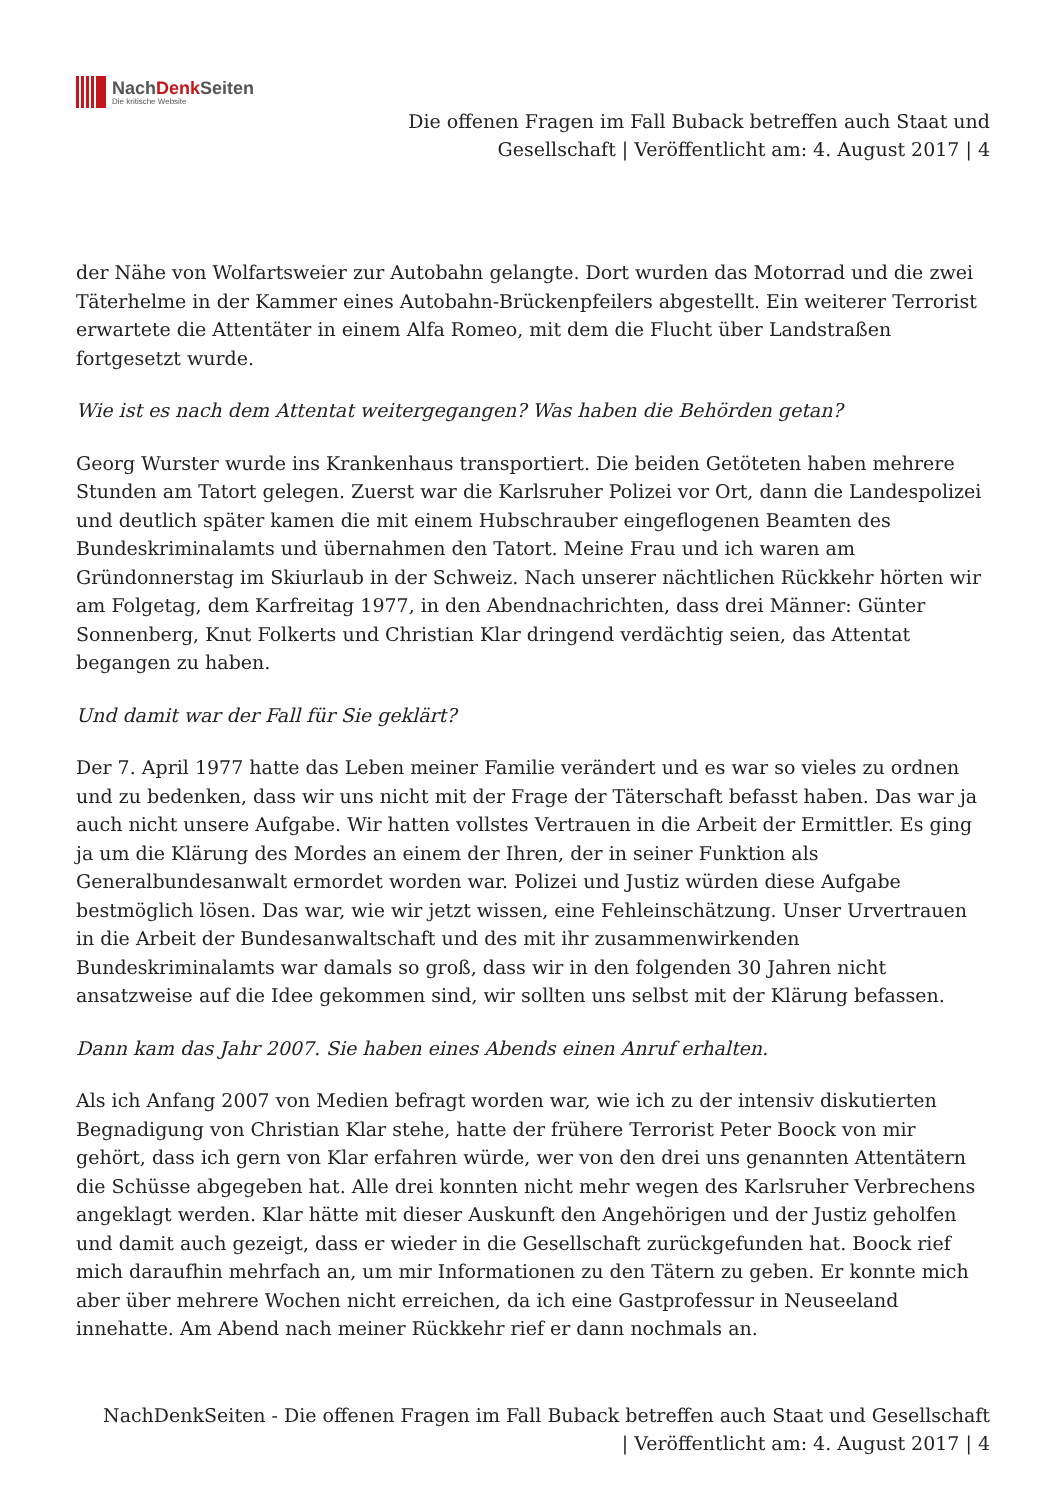NachDenk Seiten
Die kritische Website
Die offenen Fragen im Fall Buback betreffen auch Staat und
Gesellschaft | Veröffentlicht am: 4. August 2017 | 4
der Nähe von Wolfartsweier zur Autobahn gelangte. Dort wurden das Motorrad und die zwei Täterhelme in der Kammer eines Autobahn-Brückenpfeilers abgestellt. Ein weiterer Terrorist erwartete die Attentäter in einem Alfa Romeo, mit dem die Flucht über Landstraßen fortgesetzt wurde.
Wie ist es nach dem Attentat weitergegangen? Was haben die Behörden getan?
Georg Wurster wurde ins Krankenhaus transportiert. Die beiden Getöteten haben mehrere Stunden am Tatort gelegen. Zuerst war die Karlsruher Polizei vor Ort, dann die Landespolizei und deutlich später kamen die mit einem Hubschrauber eingeflogenen Beamten des Bundeskriminalamts und übernahmen den Tatort. Meine Frau und ich waren am Gründonnerstag im Skiurlaub in der Schweiz. Nach unserer nächtlichen Rückkehr hörten wir am Folgetag, dem Karfreitag 1977, in den Abendnachrichten, dass drei Männer: Günter Sonnenberg, Knut Folkerts und Christian Klar dringend verdächtig seien, das Attentat begangen zu haben.
Und damit war der Fall für Sie geklärt?
Der 7. April 1977 hatte das Leben meiner Familie verändert und es war so vieles zu ordnen und zu bedenken, dass wir uns nicht mit der Frage der Täterschaft befasst haben. Das war ja auch nicht unsere Aufgabe. Wir hatten vollstes Vertrauen in die Arbeit der Ermittler. Es ging ja um die Klärung des Mordes an einem der Ihren, der in seiner Funktion als Generalbundesanwalt ermordet worden war. Polizei und Justiz würden diese Aufgabe bestmöglich lösen. Das war, wie wir jetzt wissen, eine Fehleinschätzung. Unser Urvertrauen in die Arbeit der Bundesanwaltschaft und des mit ihr zusammenwirkenden Bundeskriminalamts war damals so groß, dass wir in den folgenden 30 Jahren nicht ansatzweise auf die Idee gekommen sind, wir sollten uns selbst mit der Klärung befassen.
Dann kam das Jahr 2007. Sie haben eines Abends einen Anruf erhalten.
Als ich Anfang 2007 von Medien befragt worden war, wie ich zu der intensiv diskutierten Begnadigung von Christian Klar stehe, hatte der frühere Terrorist Peter Boock von mir gehört, dass ich gern von Klar erfahren würde, wer von den drei uns genannten Attentätern die Schüsse abgegeben hat. Alle drei konnten nicht mehr wegen des Karlsruher Verbrechens angeklagt werden. Klar hätte mit dieser Auskunft den Angehörigen und der Justiz geholfen und damit auch gezeigt, dass er wieder in die Gesellschaft zurückgefunden hat. Boock rief mich daraufhin mehrfach an, um mir Informationen zu den Tätern zu geben. Er konnte mich aber über mehrere Wochen nicht erreichen, da ich eine Gastprofessur in Neuseeland innehatte. Am Abend nach meiner Rückkehr rief er dann nochmals an.
NachDenkSeiten - Die offenen Fragen im Fall Buback betreffen auch Staat und Gesellschaft
| Veröffentlicht am: 4. August 2017 | 4